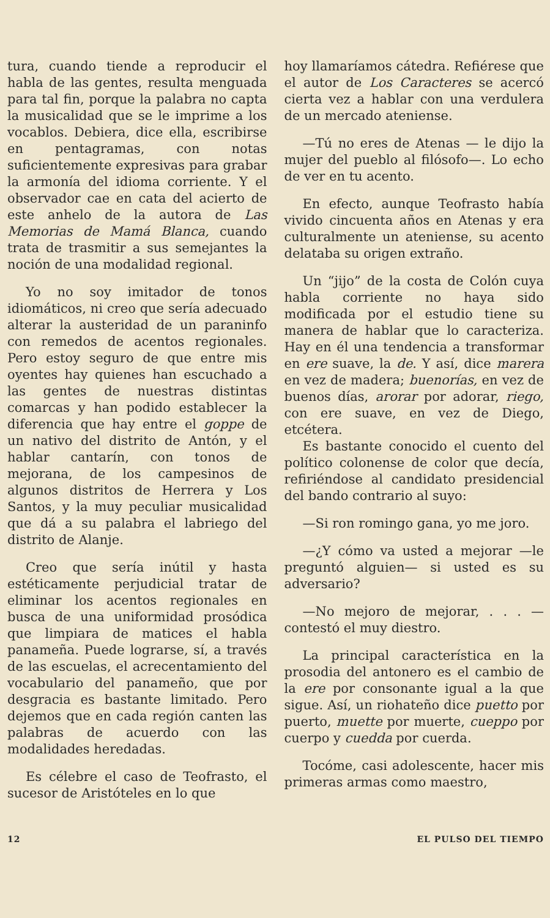tura, cuando tiende a reproducir el habla de las gentes, resulta menguada para tal fin, porque la palabra no capta la musicalidad que se le imprime a los vocablos. Debiera, dice ella, escribirse en pentagramas, con notas suficientemente expresivas para grabar la armonía del idioma corriente. Y el observador cae en cata del acierto de este anhelo de la autora de Las Memorias de Mamá Blanca, cuando trata de trasmitir a sus semejantes la noción de una modalidad regional.
Yo no soy imitador de tonos idiomáticos, ni creo que sería adecuado alterar la austeridad de un paraninfo con remedos de acentos regionales. Pero estoy seguro de que entre mis oyentes hay quienes han escuchado a las gentes de nuestras distintas comarcas y han podido establecer la diferencia que hay entre el goppe de un nativo del distrito de Antón, y el hablar cantarín, con tonos de mejorana, de los campesinos de algunos distritos de Herrera y Los Santos, y la muy peculiar musicalidad que dá a su palabra el labriego del distrito de Alanje.
Creo que sería inútil y hasta estéticamente perjudicial tratar de eliminar los acentos regionales en busca de una uniformidad prosódica que limpiara de matices el habla panameña. Puede lograrse, sí, a través de las escuelas, el acrecentamiento del vocabulario del panameño, que por desgracia es bastante limitado. Pero dejemos que en cada región canten las palabras de acuerdo con las modalidades heredadas.
Es célebre el caso de Teofrasto, el sucesor de Aristóteles en lo que
hoy llamaríamos cátedra. Refiérese que el autor de Los Caracteres se acercó cierta vez a hablar con una verdulera de un mercado ateniense.
—Tú no eres de Atenas — le dijo la mujer del pueblo al filósofo—. Lo echo de ver en tu acento.
En efecto, aunque Teofrasto había vivido cincuenta años en Atenas y era culturalmente un ateniense, su acento delataba su origen extraño.
Un “jijo” de la costa de Colón cuya habla corriente no haya sido modificada por el estudio tiene su manera de hablar que lo caracteriza. Hay en él una tendencia a transformar en ere suave, la de. Y así, dice marera en vez de madera; buenorías, en vez de buenos días, arorar por adorar, riego, con ere suave, en vez de Diego, etcétera.
Es bastante conocido el cuento del político colonense de color que decía, refiriéndose al candidato presidencial del bando contrario al suyo:
—Si ron romingo gana, yo me joro.
—¿Y cómo va usted a mejorar —le preguntó alguien— si usted es su adversario?
—No mejoro de mejorar, . . . —contestó el muy diestro.
La principal característica en la prosodia del antonero es el cambio de la ere por consonante igual a la que sigue. Así, un riohateño dice puetto por puerto, muette por muerte, cueppo por cuerpo y cuedda por cuerda.
Tocóme, casi adolescente, hacer mis primeras armas como maestro,
12 EL PULSO DEL TIEMPO